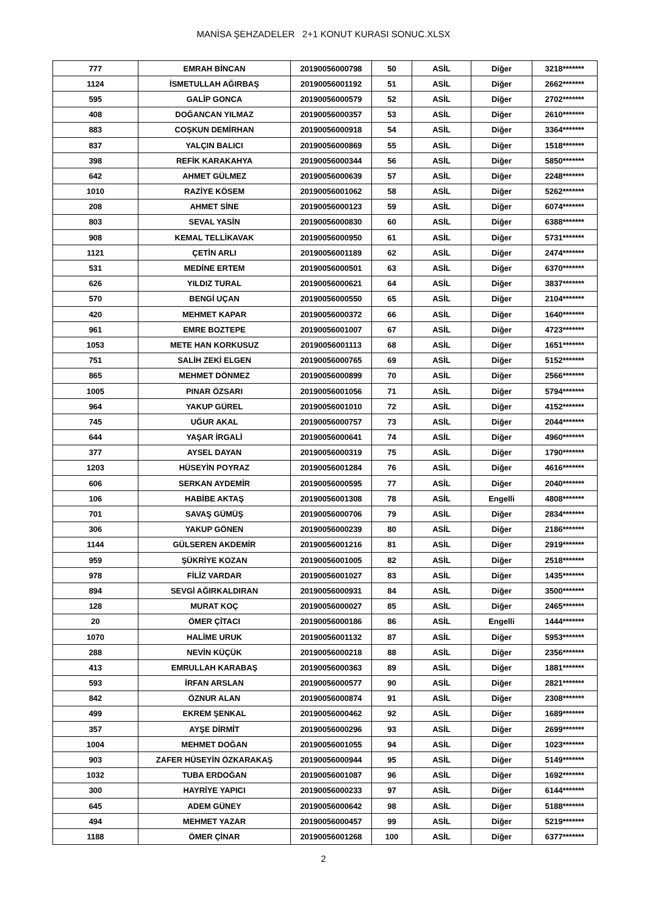MANİSA ŞEHZADELER 2+1 KONUT KURASI SONUC.XLSX
| 777 | EMRAH BİNCAN | 20190056000798 | 50 | ASİL | Diğer | 3218******* |
| 1124 | İSMETULLAH AĞIRBAŞ | 20190056001192 | 51 | ASİL | Diğer | 2662******* |
| 595 | GALİP GONCA | 20190056000579 | 52 | ASİL | Diğer | 2702******* |
| 408 | DOĞANCAN YILMAZ | 20190056000357 | 53 | ASİL | Diğer | 2610******* |
| 883 | COŞKUN DEMİRHAN | 20190056000918 | 54 | ASİL | Diğer | 3364******* |
| 837 | YALÇIN BALICI | 20190056000869 | 55 | ASİL | Diğer | 1518******* |
| 398 | REFİK KARAKAHYA | 20190056000344 | 56 | ASİL | Diğer | 5850******* |
| 642 | AHMET GÜLMEZ | 20190056000639 | 57 | ASİL | Diğer | 2248******* |
| 1010 | RAZİYE KÖSEM | 20190056001062 | 58 | ASİL | Diğer | 5262******* |
| 208 | AHMET SİNE | 20190056000123 | 59 | ASİL | Diğer | 6074******* |
| 803 | SEVAL YASİN | 20190056000830 | 60 | ASİL | Diğer | 6388******* |
| 908 | KEMAL TELLİKAVAK | 20190056000950 | 61 | ASİL | Diğer | 5731******* |
| 1121 | ÇETİN ARLI | 20190056001189 | 62 | ASİL | Diğer | 2474******* |
| 531 | MEDİNE ERTEM | 20190056000501 | 63 | ASİL | Diğer | 6370******* |
| 626 | YILDIZ TURAL | 20190056000621 | 64 | ASİL | Diğer | 3837******* |
| 570 | BENGİ UÇAN | 20190056000550 | 65 | ASİL | Diğer | 2104******* |
| 420 | MEHMET KAPAR | 20190056000372 | 66 | ASİL | Diğer | 1640******* |
| 961 | EMRE BOZTEPE | 20190056001007 | 67 | ASİL | Diğer | 4723******* |
| 1053 | METE HAN KORKUSUZ | 20190056001113 | 68 | ASİL | Diğer | 1651******* |
| 751 | SALİH ZEKİ ELGEN | 20190056000765 | 69 | ASİL | Diğer | 5152******* |
| 865 | MEHMET DÖNMEZ | 20190056000899 | 70 | ASİL | Diğer | 2566******* |
| 1005 | PINAR ÖZSARI | 20190056001056 | 71 | ASİL | Diğer | 5794******* |
| 964 | YAKUP GÜREL | 20190056001010 | 72 | ASİL | Diğer | 4152******* |
| 745 | UĞUR AKAL | 20190056000757 | 73 | ASİL | Diğer | 2044******* |
| 644 | YAŞAR İRGALİ | 20190056000641 | 74 | ASİL | Diğer | 4960******* |
| 377 | AYSEL DAYAN | 20190056000319 | 75 | ASİL | Diğer | 1790******* |
| 1203 | HÜSEYİN POYRAZ | 20190056001284 | 76 | ASİL | Diğer | 4616******* |
| 606 | SERKAN AYDEMİR | 20190056000595 | 77 | ASİL | Diğer | 2040******* |
| 106 | HABİBE AKTAŞ | 20190056001308 | 78 | ASİL | Engelli | 4808******* |
| 701 | SAVAŞ GÜMÜŞ | 20190056000706 | 79 | ASİL | Diğer | 2834******* |
| 306 | YAKUP GÖNEN | 20190056000239 | 80 | ASİL | Diğer | 2186******* |
| 1144 | GÜLSEREN AKDEMİR | 20190056001216 | 81 | ASİL | Diğer | 2919******* |
| 959 | ŞÜKRİYE KOZAN | 20190056001005 | 82 | ASİL | Diğer | 2518******* |
| 978 | FİLİZ VARDAR | 20190056001027 | 83 | ASİL | Diğer | 1435******* |
| 894 | SEVGİ AĞIRKALDIRAN | 20190056000931 | 84 | ASİL | Diğer | 3500******* |
| 128 | MURAT KOÇ | 20190056000027 | 85 | ASİL | Diğer | 2465******* |
| 20 | ÖMER ÇİTACI | 20190056000186 | 86 | ASİL | Engelli | 1444******* |
| 1070 | HALİME URUK | 20190056001132 | 87 | ASİL | Diğer | 5953******* |
| 288 | NEVİN KÜÇÜK | 20190056000218 | 88 | ASİL | Diğer | 2356******* |
| 413 | EMRULLAH KARABAŞ | 20190056000363 | 89 | ASİL | Diğer | 1881******* |
| 593 | İRFAN ARSLAN | 20190056000577 | 90 | ASİL | Diğer | 2821******* |
| 842 | ÖZNUR ALAN | 20190056000874 | 91 | ASİL | Diğer | 2308******* |
| 499 | EKREM ŞENKAL | 20190056000462 | 92 | ASİL | Diğer | 1689******* |
| 357 | AYŞE DİRMİT | 20190056000296 | 93 | ASİL | Diğer | 2699******* |
| 1004 | MEHMET DOĞAN | 20190056001055 | 94 | ASİL | Diğer | 1023******* |
| 903 | ZAFER HÜSEYİN ÖZKARAKAŞ | 20190056000944 | 95 | ASİL | Diğer | 5149******* |
| 1032 | TUBA ERDOĞAN | 20190056001087 | 96 | ASİL | Diğer | 1692******* |
| 300 | HAYRİYE YAPICI | 20190056000233 | 97 | ASİL | Diğer | 6144******* |
| 645 | ADEM GÜNEY | 20190056000642 | 98 | ASİL | Diğer | 5188******* |
| 494 | MEHMET YAZAR | 20190056000457 | 99 | ASİL | Diğer | 5219******* |
| 1188 | ÖMER ÇİNAR | 20190056001268 | 100 | ASİL | Diğer | 6377******* |
2